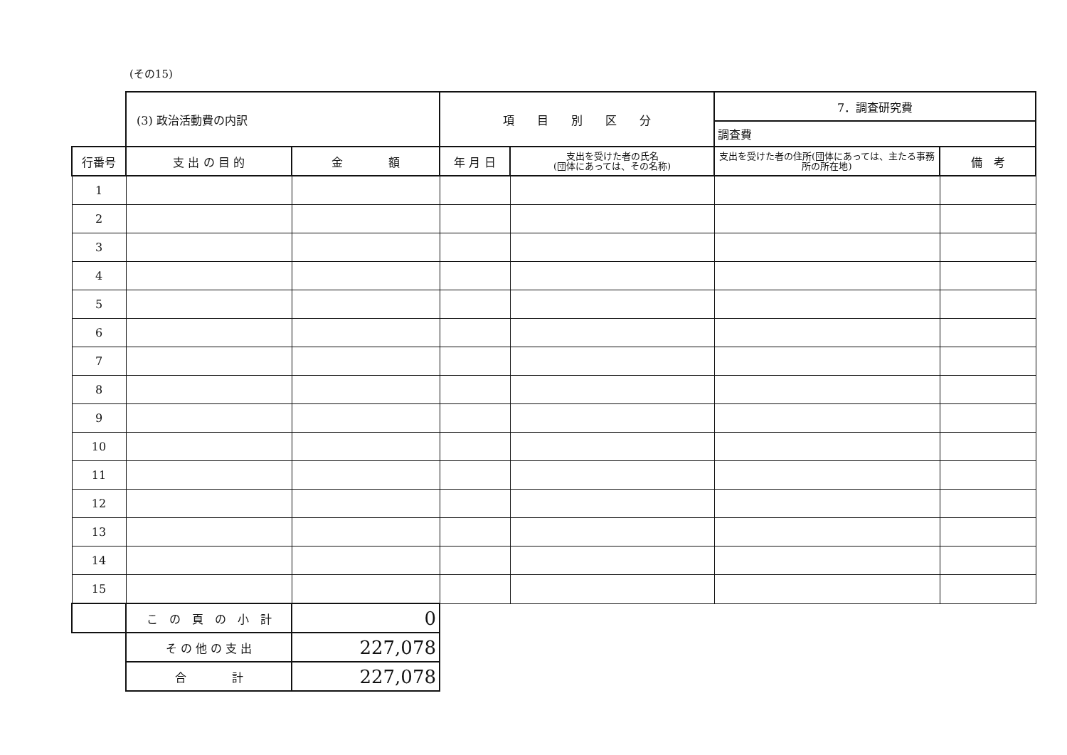(その15)
| | (3) 政治活動費の内訳 | | 項 目 別 区 分 | | 7．調査研究費 | |
| | | | | | 調査費 | |
| 行番号 | 支 出 の 目 的 | 金 額 | 年 月 日 | 支出を受けた者の氏名 (団体にあっては、その名称) | 支出を受けた者の住所(団体にあっては、主たる事務所の所在地) | 備 考 |
| 1 | | | | | | |
| 2 | | | | | | |
| 3 | | | | | | |
| 4 | | | | | | |
| 5 | | | | | | |
| 6 | | | | | | |
| 7 | | | | | | |
| 8 | | | | | | |
| 9 | | | | | | |
| 10 | | | | | | |
| 11 | | | | | | |
| 12 | | | | | | |
| 13 | | | | | | |
| 14 | | | | | | |
| 15 | | | | | | |
| | こ の 頁 の 小 計 | 0 | | | | |
| | そ の 他 の 支 出 | 227,078 | | | | |
| | 合 計 | 227,078 | | | | |